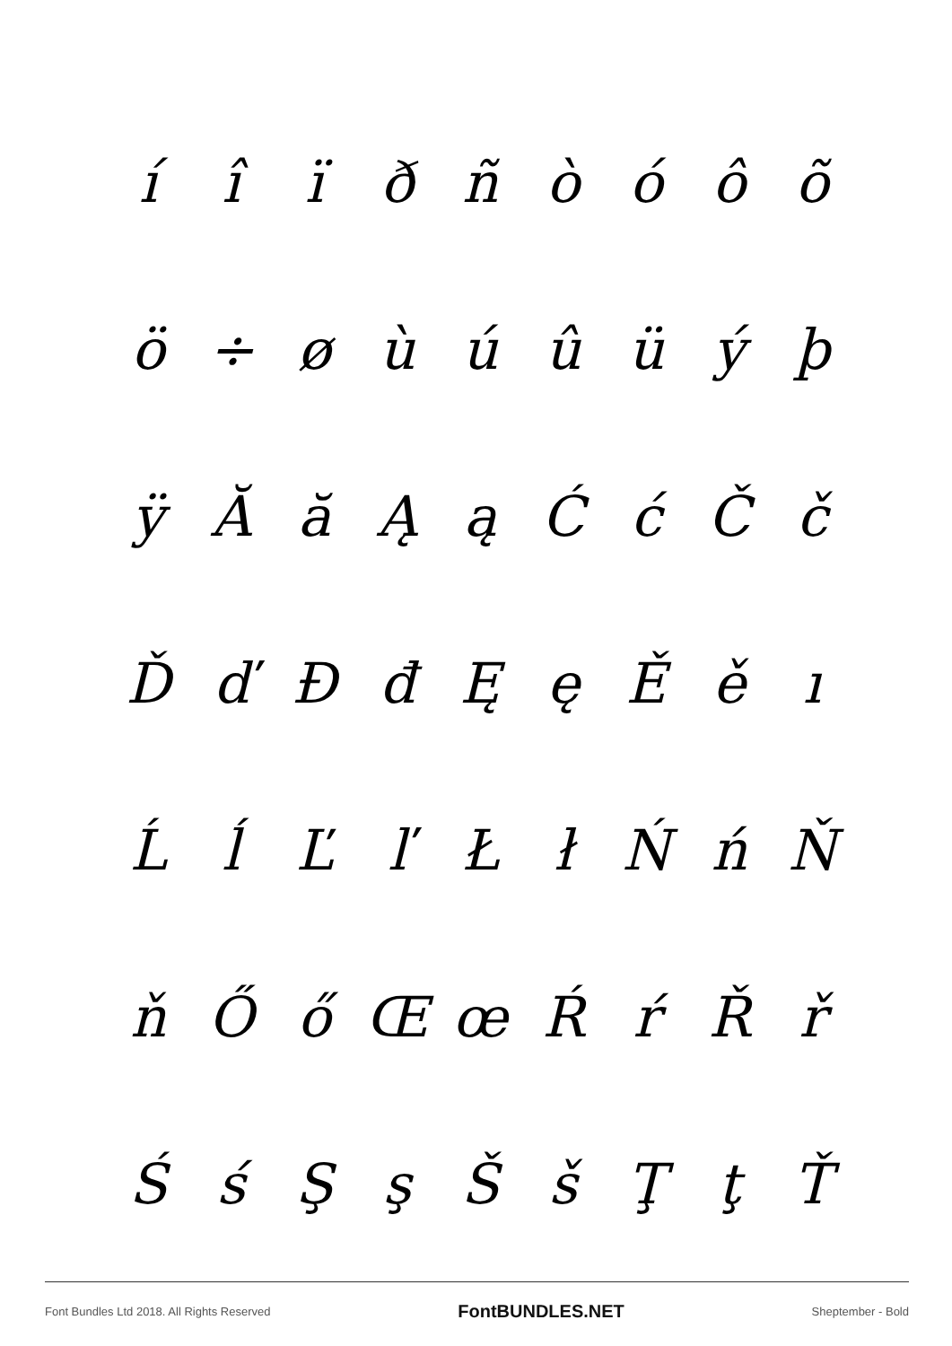í î ï ð ñ ò ó ô õ
ö ÷ ø ù ú û ü ý þ
ÿ Ă ă Ą ą Ć ć Č č
Ď ď Đ đ Ę ę Ě ě ı
Ĺ ĺ Ľ ľ Ł ł Ń ń Ň
ň Ő ő Œ œ Ŕ ŕ Ř ř
Ś ś Ş ş Š š Ţ ţ Ť
Font Bundles Ltd 2018. All Rights Reserved FontBUNDLES.NET Sheptember - Bold